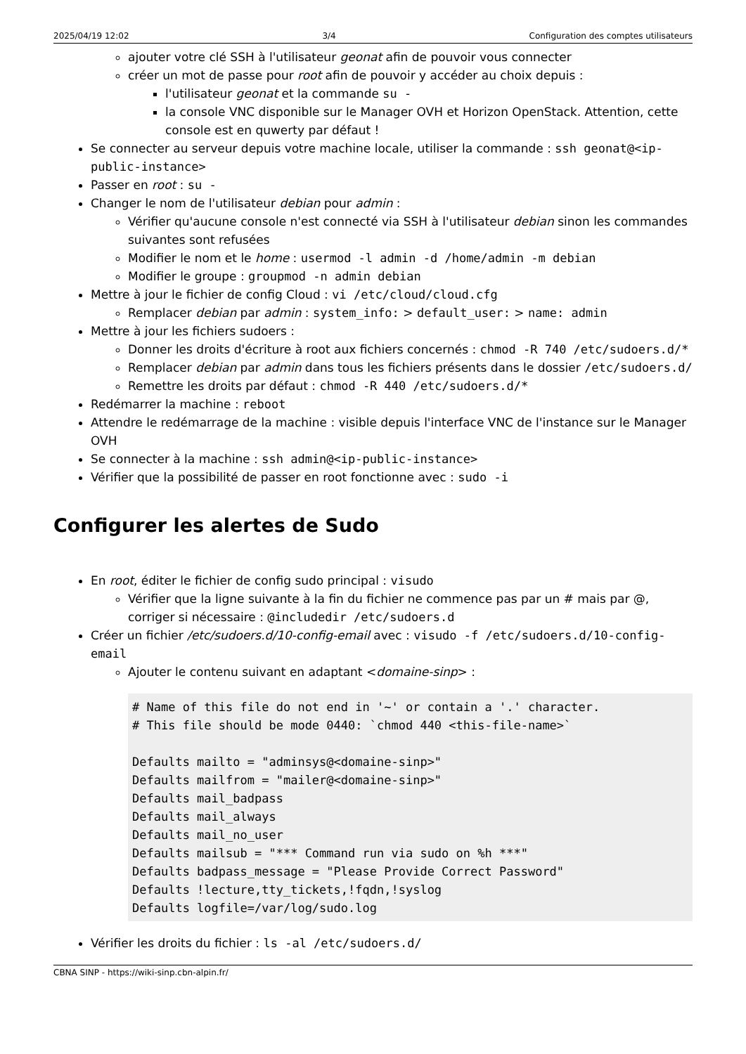2025/04/19 12:02 3/4 Configuration des comptes utilisateurs
ajouter votre clé SSH à l'utilisateur geonat afin de pouvoir vous connecter
créer un mot de passe pour root afin de pouvoir y accéder au choix depuis :
l'utilisateur geonat et la commande su -
la console VNC disponible sur le Manager OVH et Horizon OpenStack. Attention, cette console est en quwerty par défaut !
Se connecter au serveur depuis votre machine locale, utiliser la commande : ssh geonat@<ip-public-instance>
Passer en root : su -
Changer le nom de l'utilisateur debian pour admin :
Vérifier qu'aucune console n'est connecté via SSH à l'utilisateur debian sinon les commandes suivantes sont refusées
Modifier le nom et le home : usermod -l admin -d /home/admin -m debian
Modifier le groupe : groupmod -n admin debian
Mettre à jour le fichier de config Cloud : vi /etc/cloud/cloud.cfg
Remplacer debian par admin : system_info: > default_user: > name: admin
Mettre à jour les fichiers sudoers :
Donner les droits d'écriture à root aux fichiers concernés : chmod -R 740 /etc/sudoers.d/*
Remplacer debian par admin dans tous les fichiers présents dans le dossier /etc/sudoers.d/
Remettre les droits par défaut : chmod -R 440 /etc/sudoers.d/*
Redémarrer la machine : reboot
Attendre le redémarrage de la machine : visible depuis l'interface VNC de l'instance sur le Manager OVH
Se connecter à la machine : ssh admin@<ip-public-instance>
Vérifier que la possibilité de passer en root fonctionne avec : sudo -i
Configurer les alertes de Sudo
En root, éditer le fichier de config sudo principal : visudo
Vérifier que la ligne suivante à la fin du fichier ne commence pas par un # mais par @, corriger si nécessaire : @includedir /etc/sudoers.d
Créer un fichier /etc/sudoers.d/10-config-email avec : visudo -f /etc/sudoers.d/10-config-email
Ajouter le contenu suivant en adaptant <domaine-sinp> :
# Name of this file do not end in '~' or contain a '.' character.
# This file should be mode 0440: `chmod 440 <this-file-name>`

Defaults mailto = "adminsys@<domaine-sinp>"
Defaults mailfrom = "mailer@<domaine-sinp>"
Defaults mail_badpass
Defaults mail_always
Defaults mail_no_user
Defaults mailsub = "*** Command run via sudo on %h ***"
Defaults badpass_message = "Please Provide Correct Password"
Defaults !lecture,tty_tickets,!fqdn,!syslog
Defaults logfile=/var/log/sudo.log
Vérifier les droits du fichier : ls -al /etc/sudoers.d/
CBNA SINP - https://wiki-sinp.cbn-alpin.fr/